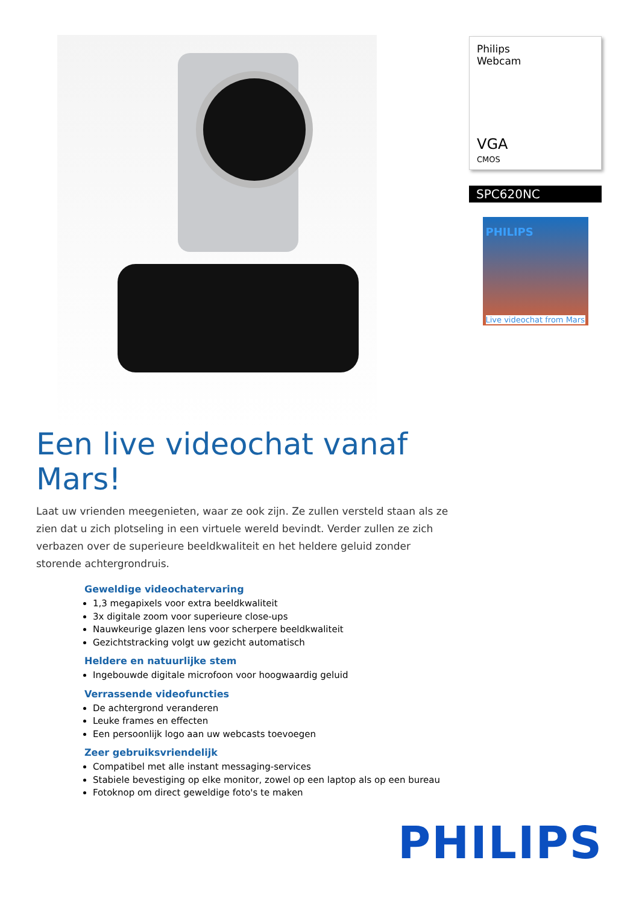Een live videochat vanaf Mars!
Laat uw vrienden meegenieten, waar ze ook zijn. Ze zullen versteld staan als ze zien dat u zich plotseling in een virtuele wereld bevindt. Verder zullen ze zich verbazen over de superieure beeldkwaliteit en het heldere geluid zonder storende achtergrondruis.
Geweldige videochatervaring
1,3 megapixels voor extra beeldkwaliteit
3x digitale zoom voor superieure close-ups
Nauwkeurige glazen lens voor scherpere beeldkwaliteit
Gezichtstracking volgt uw gezicht automatisch
Heldere en natuurlijke stem
Ingebouwde digitale microfoon voor hoogwaardig geluid
Verrassende videofuncties
De achtergrond veranderen
Leuke frames en effecten
Een persoonlijk logo aan uw webcasts toevoegen
Zeer gebruiksvriendelijk
Compatibel met alle instant messaging-services
Stabiele bevestiging op elke monitor, zowel op een laptop als op een bureau
Fotoknop om direct geweldige foto's te maken
Philips
Webcam
VGA
CMOS
SPC620NC
PHILIPS
Live videochat from Mars
PHILIPS